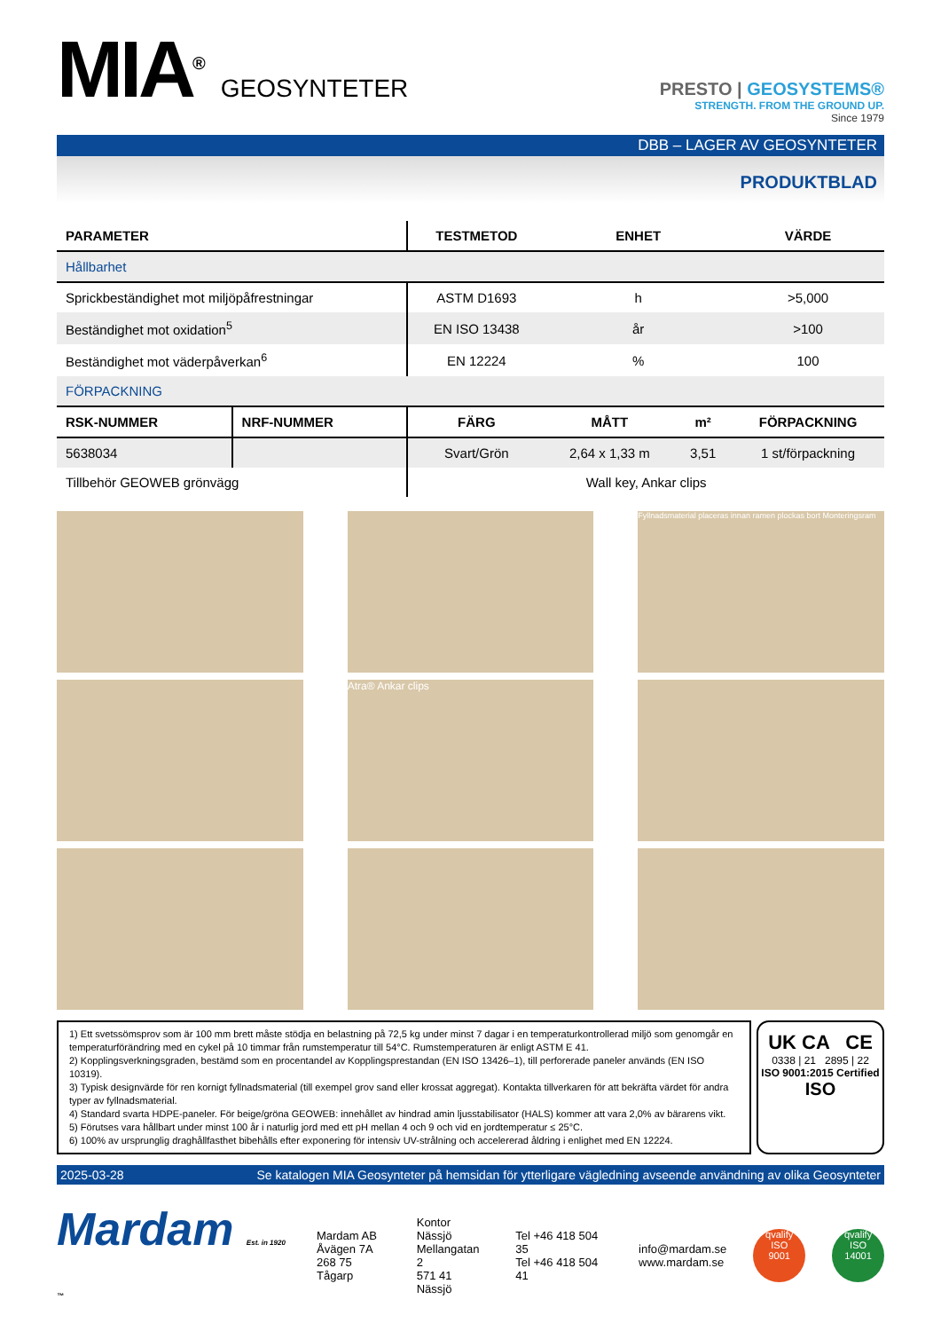MIA<sup>®</sup> GEOSYNTETER
PRESTO | GEOSYSTEMS®
STRENGTH. FROM THE GROUND UP.
Since 1979
DBB – LAGER AV GEOSYNTETER
PRODUKTBLAD
| PARAMETER | | TESTMETOD | ENHET | | VÄRDE |
| --- | --- | --- | --- | --- | --- |
| Hållbarhet | | | | | |
| Sprickbeständighet mot miljöpåfrestningar | | ASTM D1693 | h | | >5,000 |
| Beständighet mot oxidation<sup>5</sup> | | EN ISO 13438 | år | | >100 |
| Beständighet mot väderpåverkan<sup>6</sup> | | EN 12224 | % | | 100 |
| FÖRPACKNING | | | | | |
| RSK-NUMMER | NRF-NUMMER | FÄRG | MÅTT | m² | FÖRPACKNING |
| 5638034 | | Svart/Grön | 2,64 x 1,33 m | 3,51 | 1 st/förpackning |
| Tillbehör GEOWEB grönvägg | | Wall key, Ankar clips | | | |
Fyllnadsmaterial placeras innan ramen plockas bort Monteringsram
Atra® Ankar clips
1) Ett svetssömsprov som är 100 mm brett måste stödja en belastning på 72,5 kg under minst 7 dagar i en temperaturkontrollerad miljö som genomgår en temperaturförändring med en cykel på 10 timmar från rumstemperatur till 54°C. Rumstemperaturen är enligt ASTM E 41.
2) Kopplingsverkningsgraden, bestämd som en procentandel av Kopplingsprestandan (EN ISO 13426–1), till perforerade paneler används (EN ISO 10319).
3) Typisk designvärde för ren kornigt fyllnadsmaterial (till exempel grov sand eller krossat aggregat). Kontakta tillverkaren för att bekräfta värdet för andra typer av fyllnadsmaterial.
4) Standard svarta HDPE-paneler. För beige/gröna GEOWEB: innehållet av hindrad amin ljusstabilisator (HALS) kommer att vara 2,0% av bärarens vikt.
5) Förutses vara hållbart under minst 100 år i naturlig jord med ett pH mellan 4 och 9 och vid en jordtemperatur ≤ 25°C.
6) 100% av ursprunglig draghållfasthet bibehålls efter exponering för intensiv UV-strålning och accelererad åldring i enlighet med EN 12224.
UK CA CE
0338 | 21 2895 | 22
ISO 9001:2015 Certified
ISO
2025-03-28 Se katalogen MIA Geosynteter på hemsidan för ytterligare vägledning avseende användning av olika Geosynteter
Mardam Est. in 1920 ™
Mardam AB
Åvägen 7A
268 75 Tågarp
Kontor Nässjö
Mellangatan 2
571 41 Nässjö
Tel +46 418 504 35
Tel +46 418 504 41
info@mardam.se
www.mardam.se
qvalify
ISO
9001
qvalify
ISO
14001